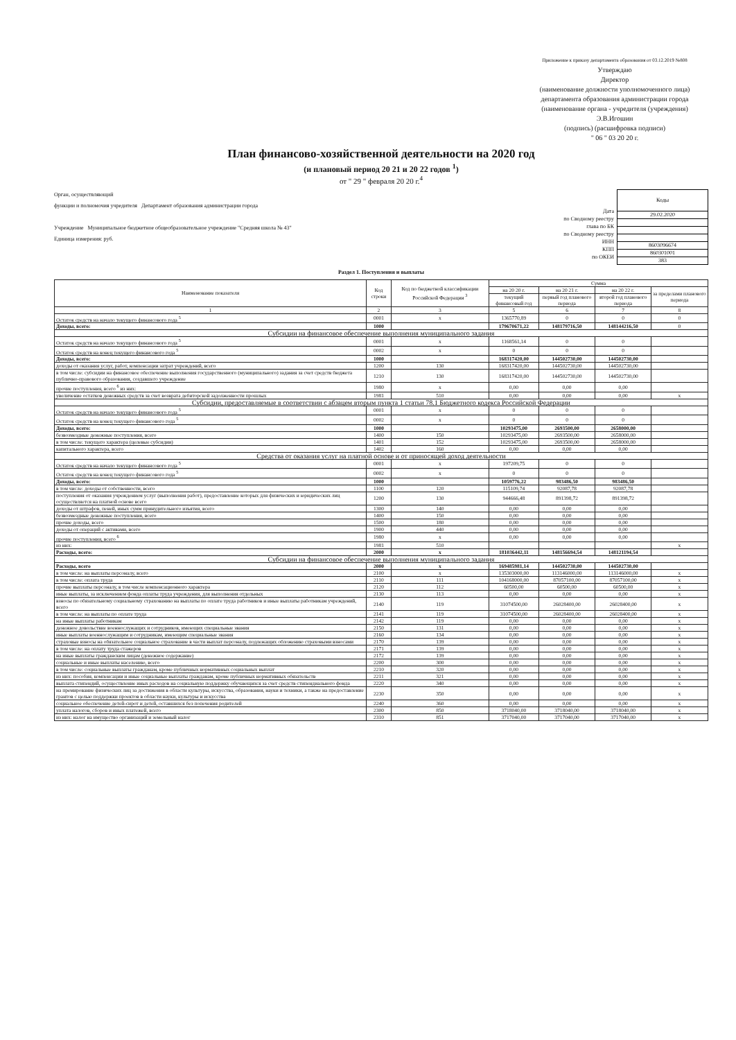Приложение к приказу департамента образования от 03.12.2019 №808
Утверждаю
Директор
(наименование должности уполномоченного лица)
департамента образования администрации города
(наименование органа - учредителя (учреждения)
Э.В.Игошин
(подпись) (расшифровка подписи)
" 06 " 03 20 20 г.
План финансово-хозяйственной деятельности на 2020 год
(и плановый период 20 21 и 20 22 годов <sup>1</sup>)
от " 29 " февраля 20 20 г.<sup>4</sup>
Орган, осуществляющий
функции и полномочия учредителя Департамент образования администрации города
Учреждение Муниципальное бюджетное общеобразовательное учреждение "Средняя школа № 43"
Единица измерения: руб.
Дата
по Сводному реестру
глава по БК
по Сводному реестру
ИНН
КПП
по ОКЕИ
| Коды |
| 29.02.2020 |
| 8603096674 |
| 860301001 |
| 383 |
Раздел 1. Поступления и выплаты
| Наименование показателя | Код строки | Код по бюджетной классификации Российской Федерации <sup>3</sup> | Сумма | | | |
| --- | --- | --- | --- | --- | --- | --- |
| | | | на 20 20 г. | на 20 21 г. | на 20 22 г. | за пределами планового периода |
| | | | текущий финансовый год | первый год планового периода | второй год планового периода | |
| 1 | 2 | 3 | 5 | 6 | 7 | 8 |
| Остаток средств на начало текущего финансового года <sup>5</sup> | 0001 | x | 1365770,89 | 0 | 0 | 0 |
| Доходы, всего: | 1000 | | 179670671,22 | 148179716,50 | 148144216,50 | 0 |
| Субсидии на финансовое обеспечение выполнения муниципального задания | | | | | | |
| Остаток средств на начало текущего финансового года <sup>5</sup> | 0001 | x | 1168561,14 | 0 | 0 | |
| Остаток средств на конец текущего финансового года <sup>5</sup> | 0002 | x | 0 | 0 | 0 | |
| Доходы, всего: | 1000 | | 168317420,00 | 144502730,00 | 144502730,00 | |
| доходы от оказания услуг, работ, компенсации затрат учреждений, всего | 1200 | 130 | 168317420,00 | 144502730,00 | 144502730,00 | |
| в том числе: субсидии на финансовое обеспечение выполнения государственного (муниципального) задания за счет средств бюджета публично-правового образования, создавшего учреждение | 1210 | 130 | 168317420,00 | 144502730,00 | 144502730,00 | |
| прочие поступления, всего <sup>6</sup> из них: | 1980 | x | 0,00 | 0,00 | 0,00 | |
| увеличение остатков денежных средств за счет возврата дебиторской задолженности прошлых | 1981 | 510 | 0,00 | 0,00 | 0,00 | x |
| Субсидии, предоставляемые в соответствии с абзацем вторым пункта 1 статьи 78.1 Бюджетного кодекса Российской Федерации | | | | | | |
| Остаток средств на начало текущего финансового года <sup>5</sup> | 0001 | x | 0 | 0 | 0 | |
| Остаток средств на конец текущего финансового года <sup>5</sup> | 0002 | x | 0 | 0 | 0 | |
| Доходы, всего: | 1000 | | 10293475,00 | 2693500,00 | 2658000,00 | |
| безвозмездные денежные поступления, всего | 1400 | 150 | 10293475,00 | 2693500,00 | 2658000,00 | |
| в том числе: текущего характера (целевые субсидии) | 1401 | 152 | 10293475,00 | 2693500,00 | 2658000,00 | |
| капитального характера, всего | 1402 | 160 | 0,00 | 0,00 | 0,00 | |
| Средства от оказания услуг на платной основе и от приносящей доход деятельности | | | | | | |
| Остаток средств на начало текущего финансового года <sup>5</sup> | 0001 | x | 197209,75 | 0 | 0 | |
| Остаток средств на конец текущего финансового года <sup>5</sup> | 0002 | x | 0 | 0 | 0 | |
| Доходы, всего: | 1000 | | 1059776,22 | 983486,50 | 983486,50 | |
| в том числе: доходы от собственности, всего | 1100 | 120 | 115109,74 | 92087,78 | 92087,78 | |
| поступления от оказания учреждением услуг (выполнения работ), предоставление которых для физических и юридических лиц осуществляется на платной основе всего | 1200 | 130 | 944666,48 | 891398,72 | 891398,72 | |
| доходы от штрафов, пеней, иных сумм принудительного изъятия, всего | 1300 | 140 | 0,00 | 0,00 | 0,00 | |
| безвозмездные денежные поступления, всего | 1400 | 150 | 0,00 | 0,00 | 0,00 | |
| прочие доходы, всего | 1500 | 180 | 0,00 | 0,00 | 0,00 | |
| доходы от операций с активами, всего | 1900 | 440 | 0,00 | 0,00 | 0,00 | |
| прочие поступления, всего <sup>6</sup> | 1980 | x | 0,00 | 0,00 | 0,00 | |
| из них: | 1981 | 510 | | | | x |
| Расходы, всего: | 2000 | x | 181036442,11 | 148156694,54 | 148121194,54 | |
| Субсидии на финансовое обеспечение выполнения муниципального задания | | | | | | |
| Расходы, всего | 2000 | x | 169485981,14 | 144502730,00 | 144502730,00 | |
| в том числе: на выплаты персоналу, всего | 2100 | x | 135303000,00 | 113146000,00 | 113146000,00 | x |
| в том числе: оплата труда | 2110 | 111 | 104168000,00 | 87057100,00 | 87057100,00 | x |
| прочие выплаты персоналу, в том числе компенсационного характера | 2120 | 112 | 60500,00 | 60500,00 | 60500,00 | x |
| иные выплаты, за исключением фонда оплаты труда учреждения, для выполнения отдельных | 2130 | 113 | 0,00 | 0,00 | 0,00 | x |
| взносы по обязательному социальному страхованию на выплаты по оплате труда работников и иные выплаты работникам учреждений, всего | 2140 | 119 | 31074500,00 | 26028400,00 | 26028400,00 | x |
| в том числе: на выплаты по оплате труда | 2141 | 119 | 31074500,00 | 26028400,00 | 26028400,00 | x |
| на иные выплаты работникам | 2142 | 119 | 0,00 | 0,00 | 0,00 | x |
| денежное довольствие военнослужащих и сотрудников, имеющих специальные звания | 2150 | 131 | 0,00 | 0,00 | 0,00 | x |
| иные выплаты военнослужащим и сотрудникам, имеющим специальные звания | 2160 | 134 | 0,00 | 0,00 | 0,00 | x |
| страховые взносы на обязательное социальное страхование в части выплат персоналу, подлежащих обложению страховыми взносами | 2170 | 139 | 0,00 | 0,00 | 0,00 | x |
| в том числе: на оплату труда стажеров | 2171 | 139 | 0,00 | 0,00 | 0,00 | x |
| на иные выплаты гражданским лицам (денежное содержание) | 2172 | 139 | 0,00 | 0,00 | 0,00 | x |
| социальные и иные выплаты населению, всего | 2200 | 300 | 0,00 | 0,00 | 0,00 | x |
| в том числе: социальные выплаты гражданам, кроме публичных нормативных социальных выплат | 2210 | 320 | 0,00 | 0,00 | 0,00 | x |
| из них: пособия, компенсации и иные социальные выплаты гражданам, кроме публичных нормативных обязательств | 2211 | 321 | 0,00 | 0,00 | 0,00 | x |
| выплата стипендий, осуществление иных расходов на социальную поддержку обучающихся за счет средств стипендиального фонда | 2220 | 340 | 0,00 | 0,00 | 0,00 | x |
| на премирование физических лиц за достижения в области культуры, искусства, образования, науки и техники, а также на предоставление грантов с целью поддержки проектов в области науки, культуры и искусства | 2230 | 350 | 0,00 | 0,00 | 0,00 | x |
| социальное обеспечение детей-сирот и детей, оставшихся без попечения родителей | 2240 | 360 | 0,00 | 0,00 | 0,00 | x |
| уплата налогов, сборов и иных платежей, всего | 2300 | 850 | 3718040,00 | 3718040,00 | 3718040,00 | x |
| из них: налог на имущество организаций и земельный налог | 2310 | 851 | 3717040,00 | 3717040,00 | 3717040,00 | x |